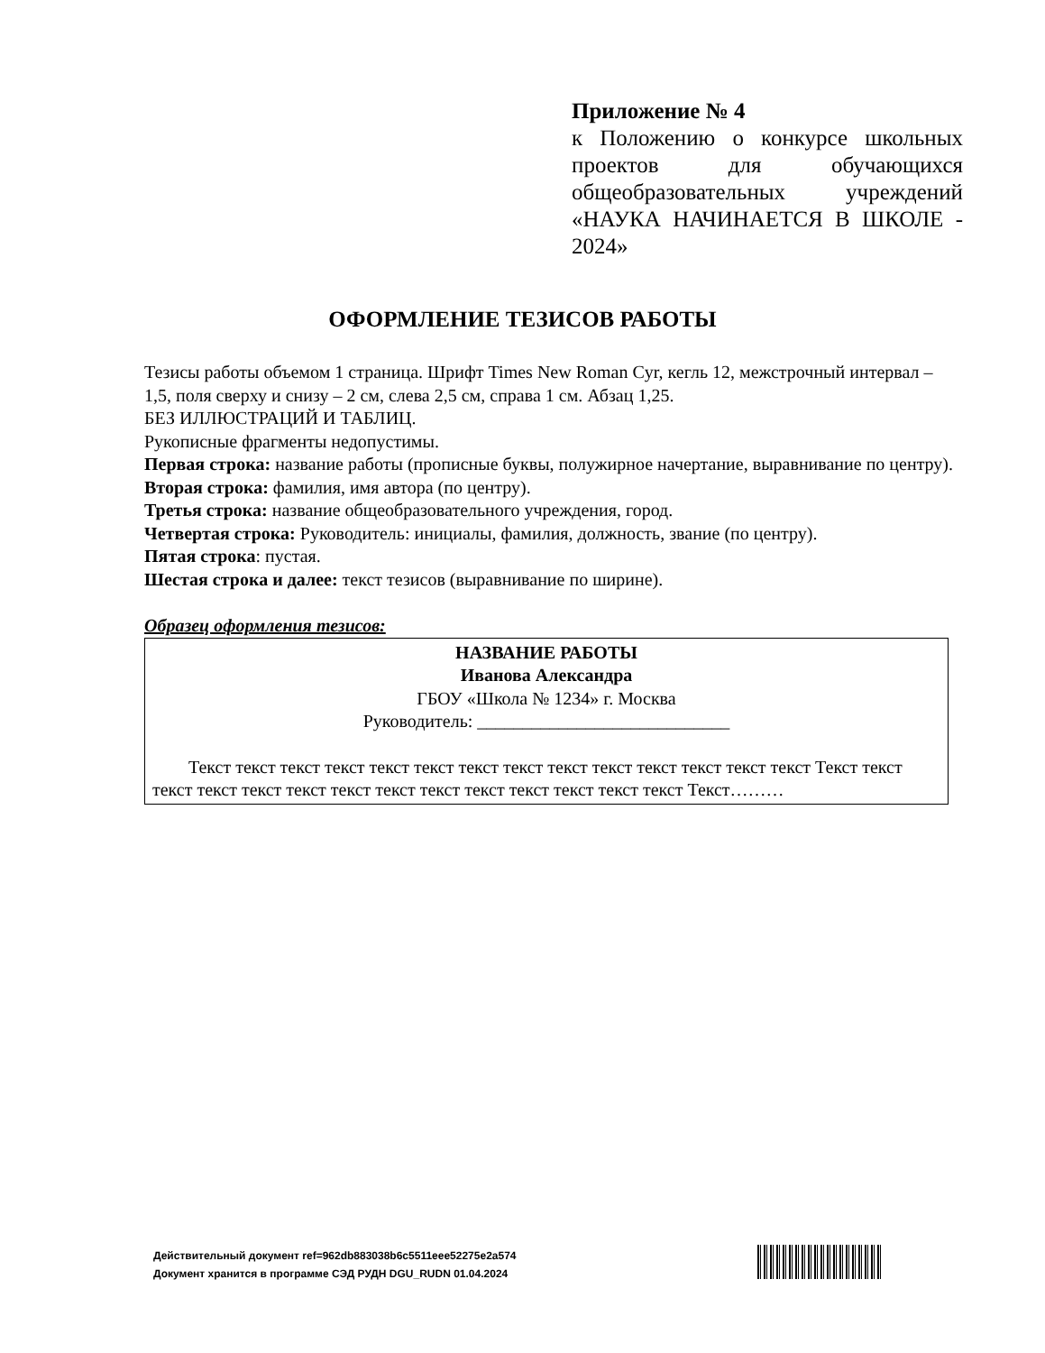Приложение № 4
к Положению о конкурсе школьных проектов для обучающихся общеобразовательных учреждений «НАУКА НАЧИНАЕТСЯ В ШКОЛЕ - 2024»
ОФОРМЛЕНИЕ ТЕЗИСОВ РАБОТЫ
Тезисы работы объемом 1 страница. Шрифт Times New Roman Cyr, кегль 12, межстрочный интервал – 1,5, поля сверху и снизу – 2 см, слева 2,5 см, справа 1 см. Абзац 1,25.
БЕЗ ИЛЛЮСТРАЦИЙ И ТАБЛИЦ.
Рукописные фрагменты недопустимы.
Первая строка: название работы (прописные буквы, полужирное начертание, выравнивание по центру).
Вторая строка: фамилия, имя автора (по центру).
Третья строка: название общеобразовательного учреждения, город.
Четвертая строка: Руководитель: инициалы, фамилия, должность, звание (по центру).
Пятая строка: пустая.
Шестая строка и далее: текст тезисов (выравнивание по ширине).
Образец оформления тезисов:
НАЗВАНИЕ РАБОТЫ
Иванова Александра
ГБОУ «Школа № 1234» г. Москва
Руководитель: ____________________________
Текст текст текст текст текст текст текст текст текст текст текст текст текст текст Текст текст текст текст текст текст текст текст текст текст текст текст текст текст Текст………
Действительный документ ref=962db883038b6c5511eee52275e2a574
Документ хранится в программе СЭД РУДН DGU_RUDN 01.04.2024